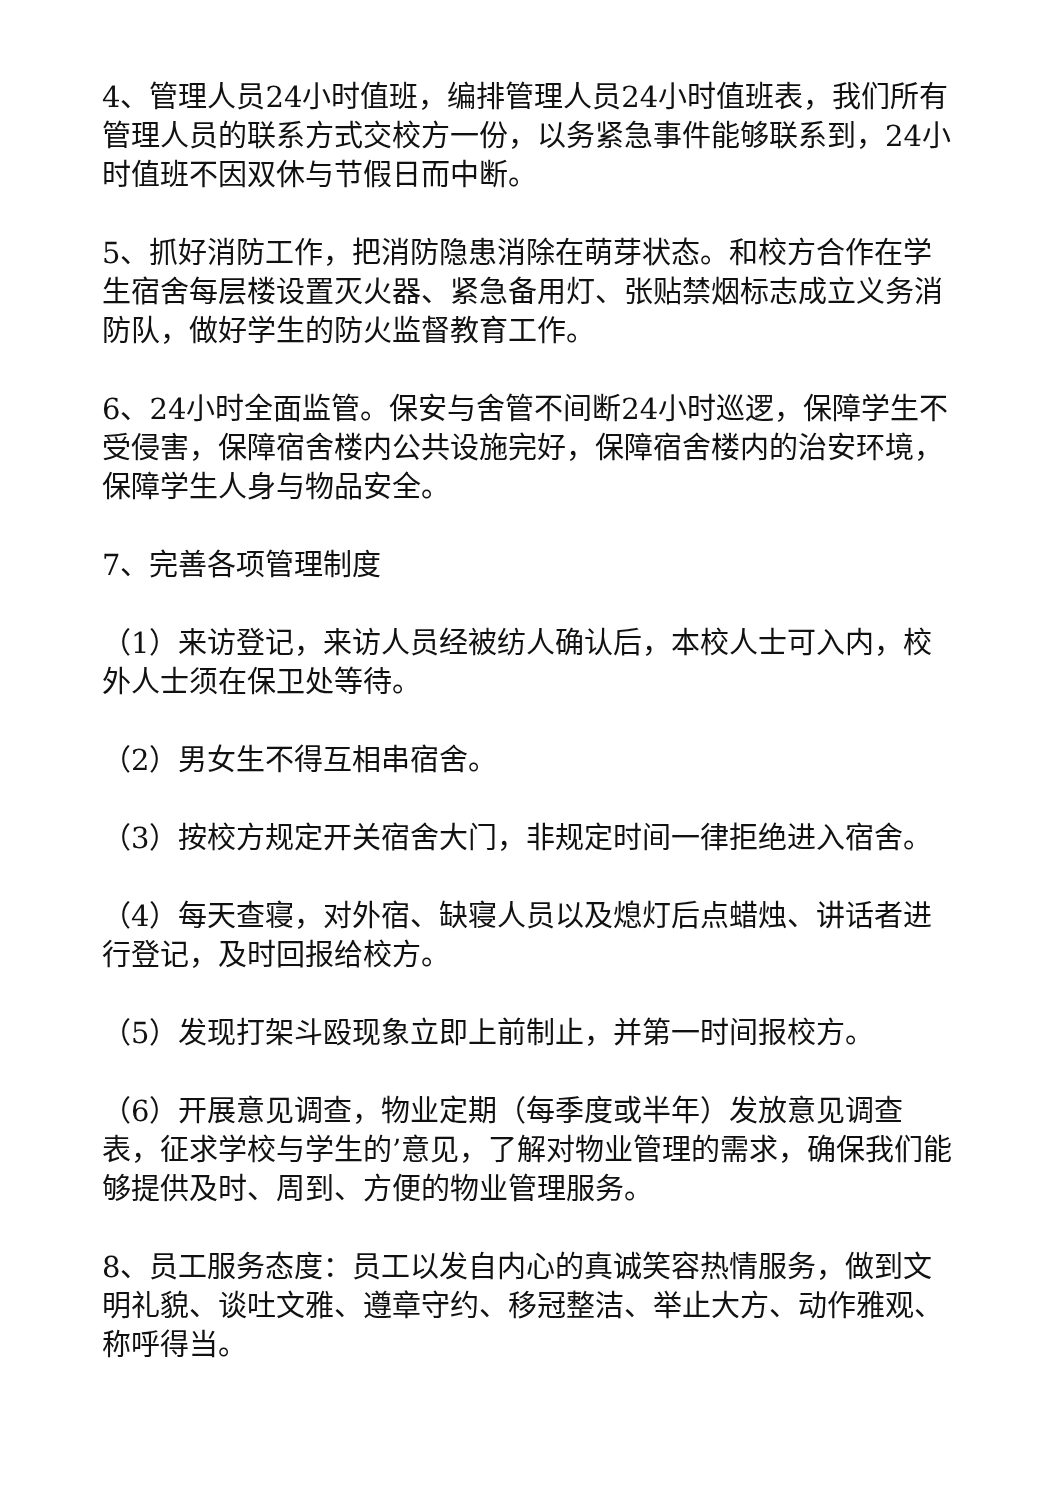4、管理人员24小时值班，编排管理人员24小时值班表，我们所有管理人员的联系方式交校方一份，以务紧急事件能够联系到，24小时值班不因双休与节假日而中断。
5、抓好消防工作，把消防隐患消除在萌芽状态。和校方合作在学生宿舍每层楼设置灭火器、紧急备用灯、张贴禁烟标志成立义务消防队，做好学生的防火监督教育工作。
6、24小时全面监管。保安与舍管不间断24小时巡逻，保障学生不受侵害，保障宿舍楼内公共设施完好，保障宿舍楼内的治安环境，保障学生人身与物品安全。
7、完善各项管理制度
（1）来访登记，来访人员经被纺人确认后，本校人士可入内，校外人士须在保卫处等待。
（2）男女生不得互相串宿舍。
（3）按校方规定开关宿舍大门，非规定时间一律拒绝进入宿舍。
（4）每天查寝，对外宿、缺寝人员以及熄灯后点蜡烛、讲话者进行登记，及时回报给校方。
（5）发现打架斗殴现象立即上前制止，并第一时间报校方。
（6）开展意见调查，物业定期（每季度或半年）发放意见调查表，征求学校与学生的’意见，了解对物业管理的需求，确保我们能够提供及时、周到、方便的物业管理服务。
8、员工服务态度：员工以发自内心的真诚笑容热情服务，做到文明礼貌、谈吐文雅、遵章守约、移冠整洁、举止大方、动作雅观、称呼得当。